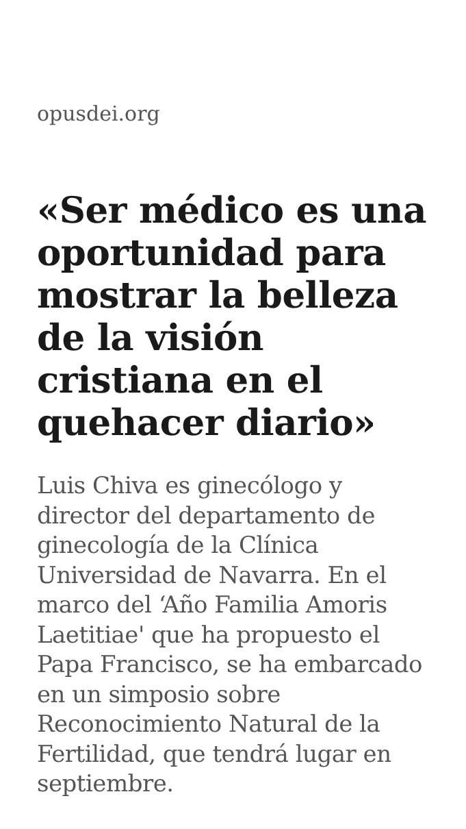opusdei.org
«Ser médico es una oportunidad para mostrar la belleza de la visión cristiana en el quehacer diario»
Luis Chiva es ginecólogo y director del departamento de ginecología de la Clínica Universidad de Navarra. En el marco del ‘Año Familia Amoris Laetitiae' que ha propuesto el Papa Francisco, se ha embarcado en un simposio sobre Reconocimiento Natural de la Fertilidad, que tendrá lugar en septiembre.